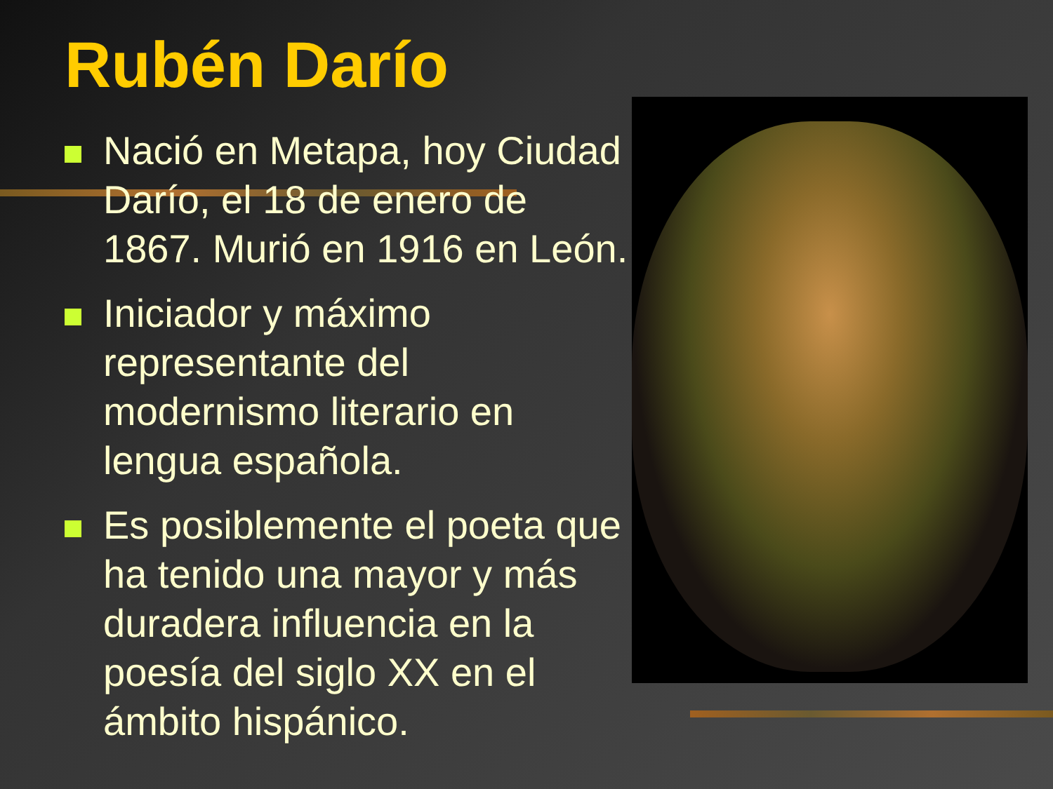Rubén Darío
Nació en Metapa, hoy Ciudad Darío, el 18 de enero de 1867. Murió en 1916 en León.
Iniciador y máximo representante del modernismo literario en lengua española.
Es posiblemente el poeta que ha tenido una mayor y más duradera influencia en la poesía del siglo XX en el ámbito hispánico.